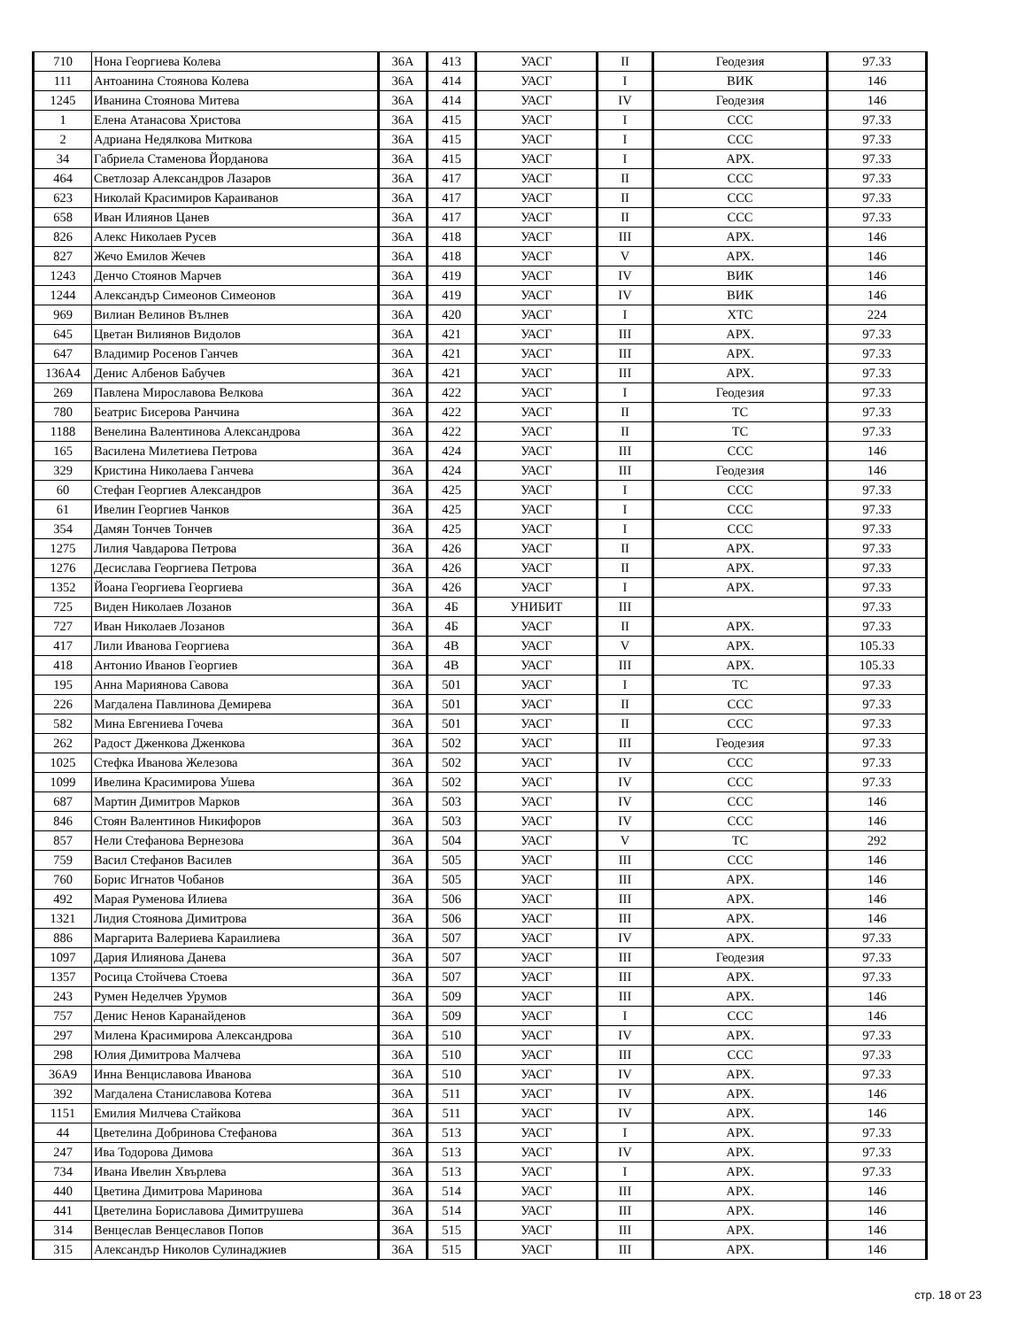| 710 | Нона Георгиева Колева | 36А | 413 | УАСГ | II | Геодезия | 97.33 |
| 111 | Антоанина Стоянова Колева | 36А | 414 | УАСГ | I | ВИК | 146 |
| 1245 | Иванина Стоянова Митева | 36А | 414 | УАСГ | IV | Геодезия | 146 |
| 1 | Елена Атанасова Христова | 36А | 415 | УАСГ | I | ССС | 97.33 |
| 2 | Адриана Недялкова Миткова | 36А | 415 | УАСГ | I | ССС | 97.33 |
| 34 | Габриела Стаменова Йорданова | 36А | 415 | УАСГ | I | АРХ. | 97.33 |
| 464 | Светлозар Александров Лазаров | 36А | 417 | УАСГ | II | ССС | 97.33 |
| 623 | Николай Красимиров Караиванов | 36А | 417 | УАСГ | II | ССС | 97.33 |
| 658 | Иван Илиянов Цанев | 36А | 417 | УАСГ | II | ССС | 97.33 |
| 826 | Алекс Николаев Русев | 36А | 418 | УАСГ | III | АРХ. | 146 |
| 827 | Жечо Емилов Жечев | 36А | 418 | УАСГ | V | АРХ. | 146 |
| 1243 | Денчо Стоянов Марчев | 36А | 419 | УАСГ | IV | ВИК | 146 |
| 1244 | Александър Симеонов Симеонов | 36А | 419 | УАСГ | IV | ВИК | 146 |
| 969 | Вилиан Велинов Вълнев | 36А | 420 | УАСГ | I | ХТС | 224 |
| 645 | Цветан Вилиянов Видолов | 36А | 421 | УАСГ | III | АРХ. | 97.33 |
| 647 | Владимир Росенов Ганчев | 36А | 421 | УАСГ | III | АРХ. | 97.33 |
| 136А4 | Денис Албенов Бабучев | 36А | 421 | УАСГ | III | АРХ. | 97.33 |
| 269 | Павлена Мирославова Велкова | 36А | 422 | УАСГ | I | Геодезия | 97.33 |
| 780 | Беатрис Бисерова Ранчина | 36А | 422 | УАСГ | II | ТС | 97.33 |
| 1188 | Венелина Валентинова Александрова | 36А | 422 | УАСГ | II | ТС | 97.33 |
| 165 | Василена Милетиева Петрова | 36А | 424 | УАСГ | III | ССС | 146 |
| 329 | Кристина Николаева Ганчева | 36А | 424 | УАСГ | III | Геодезия | 146 |
| 60 | Стефан Георгиев Александров | 36А | 425 | УАСГ | I | ССС | 97.33 |
| 61 | Ивелин Георгиев Чанков | 36А | 425 | УАСГ | I | ССС | 97.33 |
| 354 | Дамян Тончев Тончев | 36А | 425 | УАСГ | I | ССС | 97.33 |
| 1275 | Лилия Чавдарова Петрова | 36А | 426 | УАСГ | II | АРХ. | 97.33 |
| 1276 | Десислава Георгиева Петрова | 36А | 426 | УАСГ | II | АРХ. | 97.33 |
| 1352 | Йоана Георгиева Георгиева | 36А | 426 | УАСГ | I | АРХ. | 97.33 |
| 725 | Виден Николаев Лозанов | 36А | 4Б | УНИБИТ | III | | 97.33 |
| 727 | Иван Николаев Лозанов | 36А | 4Б | УАСГ | II | АРХ. | 97.33 |
| 417 | Лили Иванова Георгиева | 36А | 4В | УАСГ | V | АРХ. | 105.33 |
| 418 | Антонио Иванов Георгиев | 36А | 4В | УАСГ | III | АРХ. | 105.33 |
| 195 | Анна Мариянова Савова | 36А | 501 | УАСГ | I | ТС | 97.33 |
| 226 | Магдалена Павлинова Демирева | 36А | 501 | УАСГ | II | ССС | 97.33 |
| 582 | Мина Евгениева Гочева | 36А | 501 | УАСГ | II | ССС | 97.33 |
| 262 | Радост Дженкова Дженкова | 36А | 502 | УАСГ | III | Геодезия | 97.33 |
| 1025 | Стефка Иванова Железова | 36А | 502 | УАСГ | IV | ССС | 97.33 |
| 1099 | Ивелина Красимирова Ушева | 36А | 502 | УАСГ | IV | ССС | 97.33 |
| 687 | Мартин Димитров Марков | 36А | 503 | УАСГ | IV | ССС | 146 |
| 846 | Стоян Валентинов Никифоров | 36А | 503 | УАСГ | IV | ССС | 146 |
| 857 | Нели Стефанова Вернезова | 36А | 504 | УАСГ | V | ТС | 292 |
| 759 | Васил Стефанов Василев | 36А | 505 | УАСГ | III | ССС | 146 |
| 760 | Борис Игнатов Чобанов | 36А | 505 | УАСГ | III | АРХ. | 146 |
| 492 | Марая Руменова Илиева | 36А | 506 | УАСГ | III | АРХ. | 146 |
| 1321 | Лидия Стоянова Димитрова | 36А | 506 | УАСГ | III | АРХ. | 146 |
| 886 | Маргарита Валериева Караилиева | 36А | 507 | УАСГ | IV | АРХ. | 97.33 |
| 1097 | Дария Илиянова Данева | 36А | 507 | УАСГ | III | Геодезия | 97.33 |
| 1357 | Росица Стойчева Стоева | 36А | 507 | УАСГ | III | АРХ. | 97.33 |
| 243 | Румен Неделчев Урумов | 36А | 509 | УАСГ | III | АРХ. | 146 |
| 757 | Денис Ненов Каранайденов | 36А | 509 | УАСГ | I | ССС | 146 |
| 297 | Милена Красимирова Александрова | 36А | 510 | УАСГ | IV | АРХ. | 97.33 |
| 298 | Юлия Димитрова Малчева | 36А | 510 | УАСГ | III | ССС | 97.33 |
| 36А9 | Инна Венциславова Иванова | 36А | 510 | УАСГ | IV | АРХ. | 97.33 |
| 392 | Магдалена Станиславова Котева | 36А | 511 | УАСГ | IV | АРХ. | 146 |
| 1151 | Емилия Милчева Стайкова | 36А | 511 | УАСГ | IV | АРХ. | 146 |
| 44 | Цветелина Добринова Стефанова | 36А | 513 | УАСГ | I | АРХ. | 97.33 |
| 247 | Ива Тодорова Димова | 36А | 513 | УАСГ | IV | АРХ. | 97.33 |
| 734 | Ивана Ивелин Хвърлева | 36А | 513 | УАСГ | I | АРХ. | 97.33 |
| 440 | Цветина Димитрова Маринова | 36А | 514 | УАСГ | III | АРХ. | 146 |
| 441 | Цветелина Бориславова Димитрушева | 36А | 514 | УАСГ | III | АРХ. | 146 |
| 314 | Венцеслав Венцеславов Попов | 36А | 515 | УАСГ | III | АРХ. | 146 |
| 315 | Александър Николов Сулинаджиев | 36А | 515 | УАСГ | III | АРХ. | 146 |
стр. 18 от 23